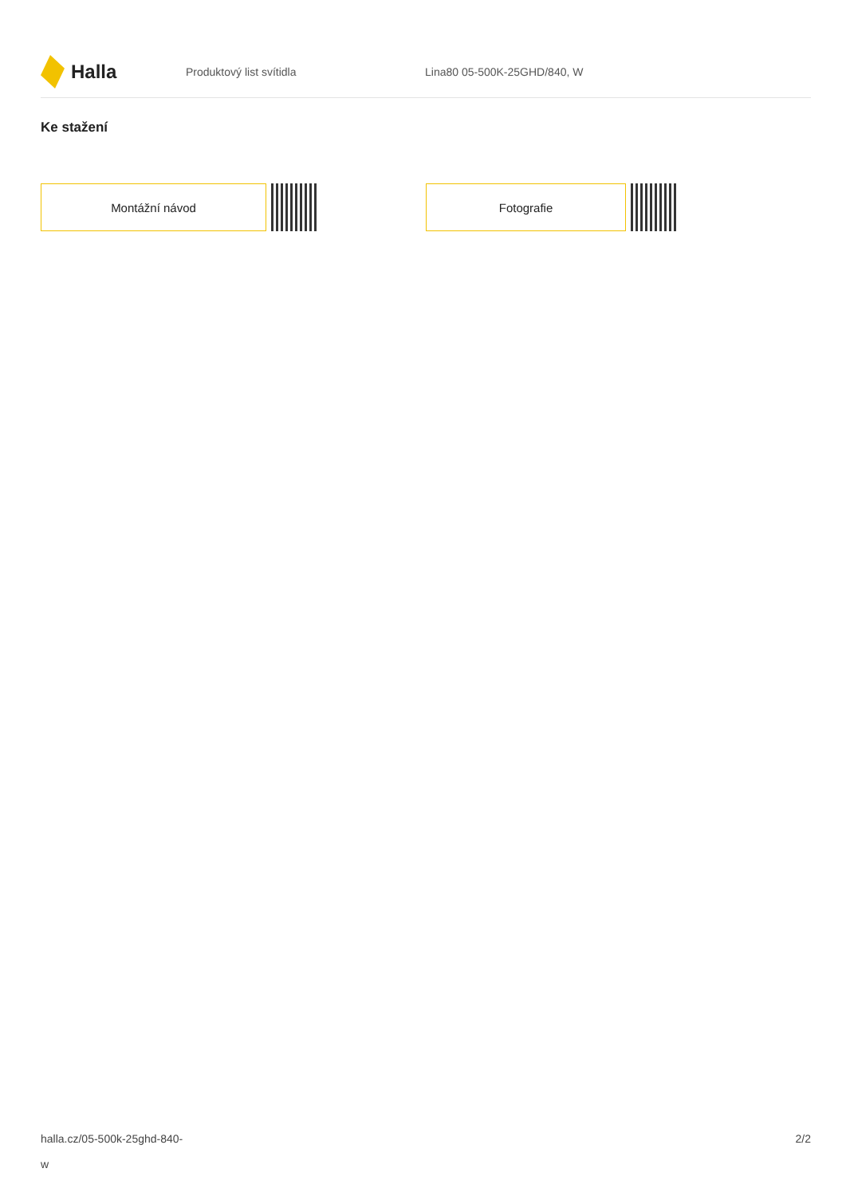Halla
Produktový list svítidla Lina80 05-500K-25GHD/840, W
Ke stažení
Montážní návod Fotografie
halla.cz/05-500k-25ghd-840-
w
2/2